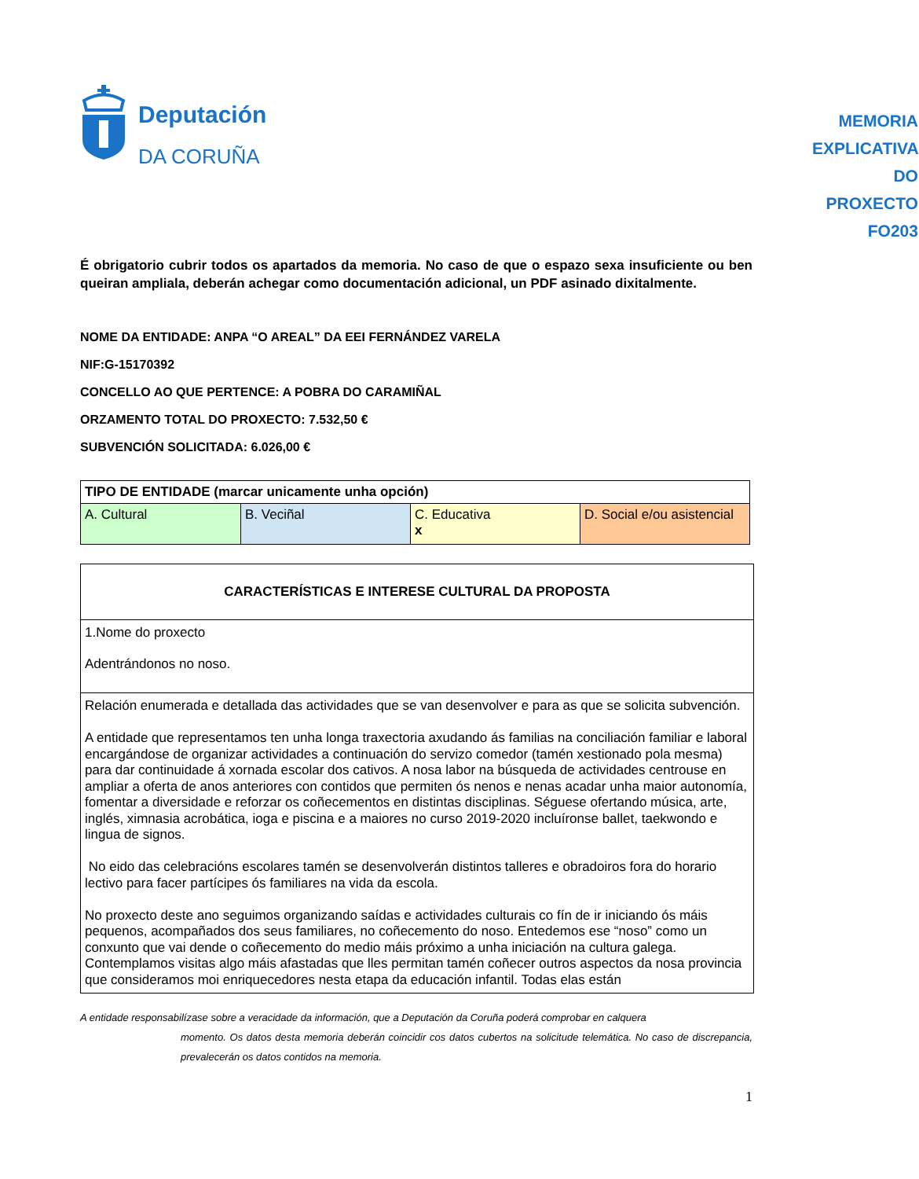Deputación
DA CORUÑA
MEMORIA EXPLICATIVA DO PROXECTO
FO203
É obrigatorio cubrir todos os apartados da memoria. No caso de que o espazo sexa insuficiente ou ben queiran ampliala, deberán achegar como documentación adicional, un PDF asinado dixitalmente.
NOME DA ENTIDADE: ANPA “O AREAL” DA EEI FERNÁNDEZ VARELA
NIF:G-15170392
CONCELLO AO QUE PERTENCE: A POBRA DO CARAMIÑAL
ORZAMENTO TOTAL DO PROXECTO: 7.532,50 €
SUBVENCIÓN SOLICITADA: 6.026,00 €
| TIPO DE ENTIDADE (marcar unicamente unha opción) | | | |
| A. Cultural | B. Veciñal | C. Educativa x | D. Social e/ou asistencial |
| CARACTERÍSTICAS E INTERESE CULTURAL DA PROPOSTA |
| 1.Nome do proxecto Adentrándonos no noso. |
| Relación enumerada e detallada das actividades que se van desenvolver e para as que se solicita subvención. A entidade que representamos ten unha longa traxectoria axudando ás familias na conciliación familiar e laboral encargándose de organizar actividades a continuación do servizo comedor (tamén xestionado pola mesma) para dar continuidade á xornada escolar dos cativos. A nosa labor na búsqueda de actividades centrouse en ampliar a oferta de anos anteriores con contidos que permiten ós nenos e nenas acadar unha maior autonomía, fomentar a diversidade e reforzar os coñecementos en distintas disciplinas. Séguese ofertando música, arte, inglés, ximnasia acrobática, ioga e piscina e a maiores no curso 2019-2020 incluíronse ballet, taekwondo e lingua de signos. No eido das celebracións escolares tamén se desenvolverán distintos talleres e obradoiros fora do horario lectivo para facer partícipes ós familiares na vida da escola. No proxecto deste ano seguimos organizando saídas e actividades culturais co fín de ir iniciando ós máis pequenos, acompañados dos seus familiares, no coñecemento do noso. Entedemos ese “noso” como un conxunto que vai dende o coñecemento do medio máis próximo a unha iniciación na cultura galega. Contemplamos visitas algo máis afastadas que lles permitan tamén coñecer outros aspectos da nosa provincia que consideramos moi enriquecedores nesta etapa da educación infantil. Todas elas están |
A entidade responsabilízase sobre a veracidade da información, que a Deputación da Coruña poderá comprobar en calquera
momento. Os datos desta memoria deberán coincidir cos datos cubertos na solicitude telemática. No caso de discrepancia, prevalecerán os datos contidos na memoria.
1